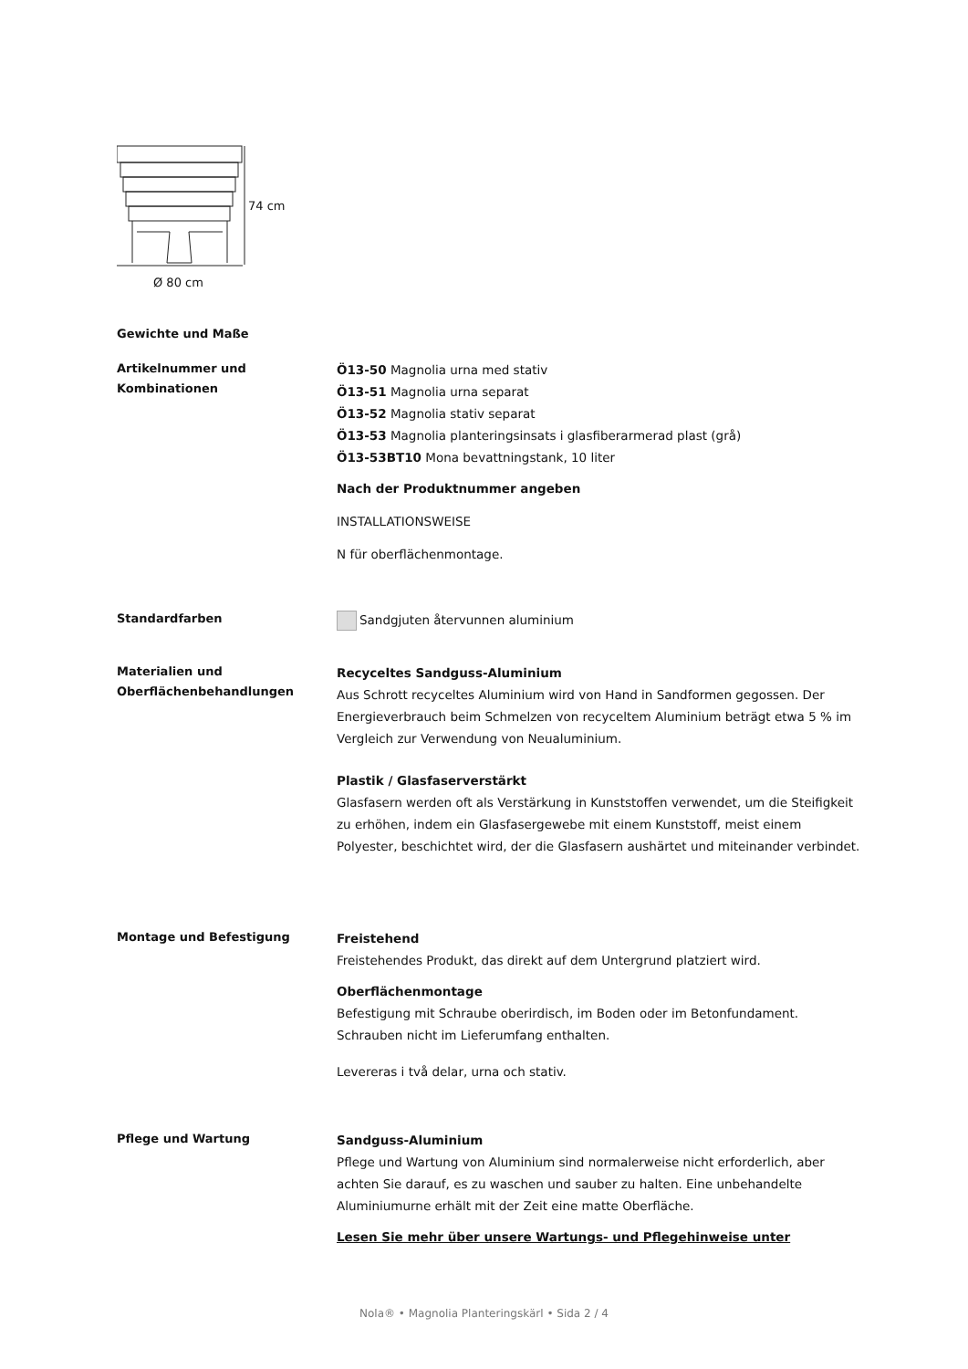74 cm
Ø 80 cm
Gewichte und Maße
Artikelnummer und Kombinationen
Ö13-50 Magnolia urna med stativ
Ö13-51 Magnolia urna separat
Ö13-52 Magnolia stativ separat
Ö13-53 Magnolia planteringsinsats i glasfiberarmerad plast (grå)
Ö13-53BT10 Mona bevattningstank, 10 liter
Nach der Produktnummer angeben
INSTALLATIONSWEISE
N für oberflächenmontage.
Standardfarben
Sandgjuten återvunnen aluminium
Materialien und Oberflächenbehandlungen
Recyceltes Sandguss-Aluminium
Aus Schrott recyceltes Aluminium wird von Hand in Sandformen gegossen. Der Energieverbrauch beim Schmelzen von recyceltem Aluminium beträgt etwa 5 % im Vergleich zur Verwendung von Neualuminium.
Plastik / Glasfaserverstärkt
Glasfasern werden oft als Verstärkung in Kunststoffen verwendet, um die Steifigkeit zu erhöhen, indem ein Glasfasergewebe mit einem Kunststoff, meist einem Polyester, beschichtet wird, der die Glasfasern aushärtet und miteinander verbindet.
Montage und Befestigung
Freistehend
Freistehendes Produkt, das direkt auf dem Untergrund platziert wird.
Oberflächenmontage
Befestigung mit Schraube oberirdisch, im Boden oder im Betonfundament. Schrauben nicht im Lieferumfang enthalten.
Levereras i två delar, urna och stativ.
Pflege und Wartung
Sandguss-Aluminium
Pflege und Wartung von Aluminium sind normalerweise nicht erforderlich, aber achten Sie darauf, es zu waschen und sauber zu halten. Eine unbehandelte Aluminiumurne erhält mit der Zeit eine matte Oberfläche.
Lesen Sie mehr über unsere Wartungs- und Pflegehinweise unter
Nola® • Magnolia Planteringskärl • Sida 2 / 4